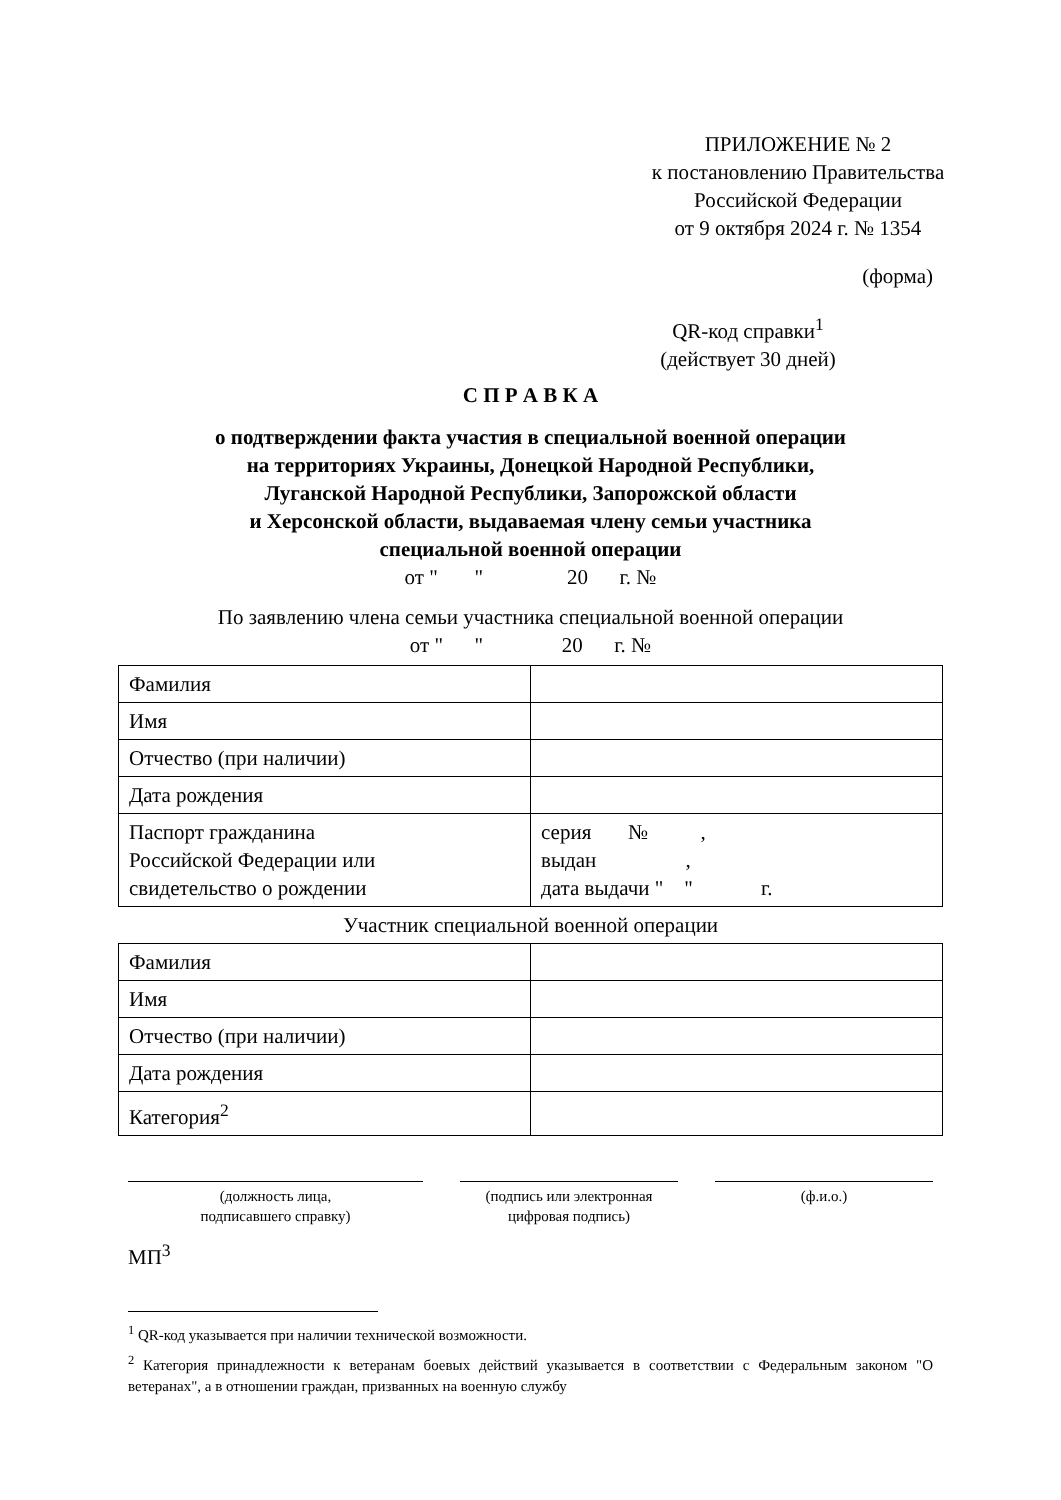ПРИЛОЖЕНИЕ № 2
к постановлению Правительства
Российской Федерации
от 9 октября 2024 г. № 1354
(форма)
QR-код справки<sup>1</sup>
(действует 30 дней)
С П Р А В К А
о подтверждении факта участия в специальной военной операции
на территориях Украины, Донецкой Народной Республики,
Луганской Народной Республики, Запорожской области
и Херсонской области, выдаваемая члену семьи участника
специальной военной операции
от " " 20 г. №
По заявлению члена семьи участника специальной военной операции
от " " 20 г. №
| Фамилия | |
| Имя | |
| Отчество (при наличии) | |
| Дата рождения | |
| Паспорт гражданина Российской Федерации или свидетельство о рождении | серия № , выдан , дата выдачи " " г. |
Участник специальной военной операции
| Фамилия | |
| Имя | |
| Отчество (при наличии) | |
| Дата рождения | |
| Категория<sup>2</sup> | |
(должность лица,
подписавшего справку)
(подпись или электронная
цифровая подпись)
(ф.и.о.)
МП<sup>3</sup>
<sup>1</sup> QR-код указывается при наличии технической возможности.
<sup>2</sup> Категория принадлежности к ветеранам боевых действий указывается в соответствии с Федеральным законом "О ветеранах", а в отношении граждан, призванных на военную службу